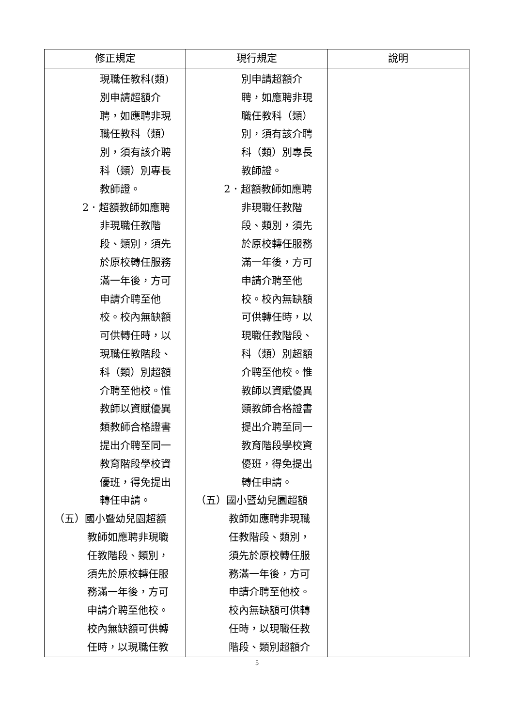| 修正規定 | 現行規定 | 說明 |
| --- | --- | --- |
| 現職任教科(類) 別申請超額介 聘，如應聘非現 職任教科（類） 別，須有該介聘 科（類）別專長 教師證。 2．超額教師如應聘 非現職任教階 段、類別，須先 於原校轉任服務 滿一年後，方可 申請介聘至他 校。校內無缺額 可供轉任時，以 現職任教階段、 科（類）別超額 介聘至他校。惟 教師以資賦優異 類教師合格證書 提出介聘至同一 教育階段學校資 優班，得免提出 轉任申請。 （五）國小暨幼兒園超額 教師如應聘非現職 任教階段、類別， 須先於原校轉任服 務滿一年後，方可 申請介聘至他校。 校內無缺額可供轉 任時，以現職任教 | 別申請超額介 聘，如應聘非現 職任教科（類） 別，須有該介聘 科（類）別專長 教師證。 2．超額教師如應聘 非現職任教階 段、類別，須先 於原校轉任服務 滿一年後，方可 申請介聘至他 校。校內無缺額 可供轉任時，以 現職任教階段、 科（類）別超額 介聘至他校。惟 教師以資賦優異 類教師合格證書 提出介聘至同一 教育階段學校資 優班，得免提出 轉任申請。 （五）國小暨幼兒園超額 教師如應聘非現職 任教階段、類別， 須先於原校轉任服 務滿一年後，方可 申請介聘至他校。 校內無缺額可供轉 任時，以現職任教 階段、類別超額介 | |
5